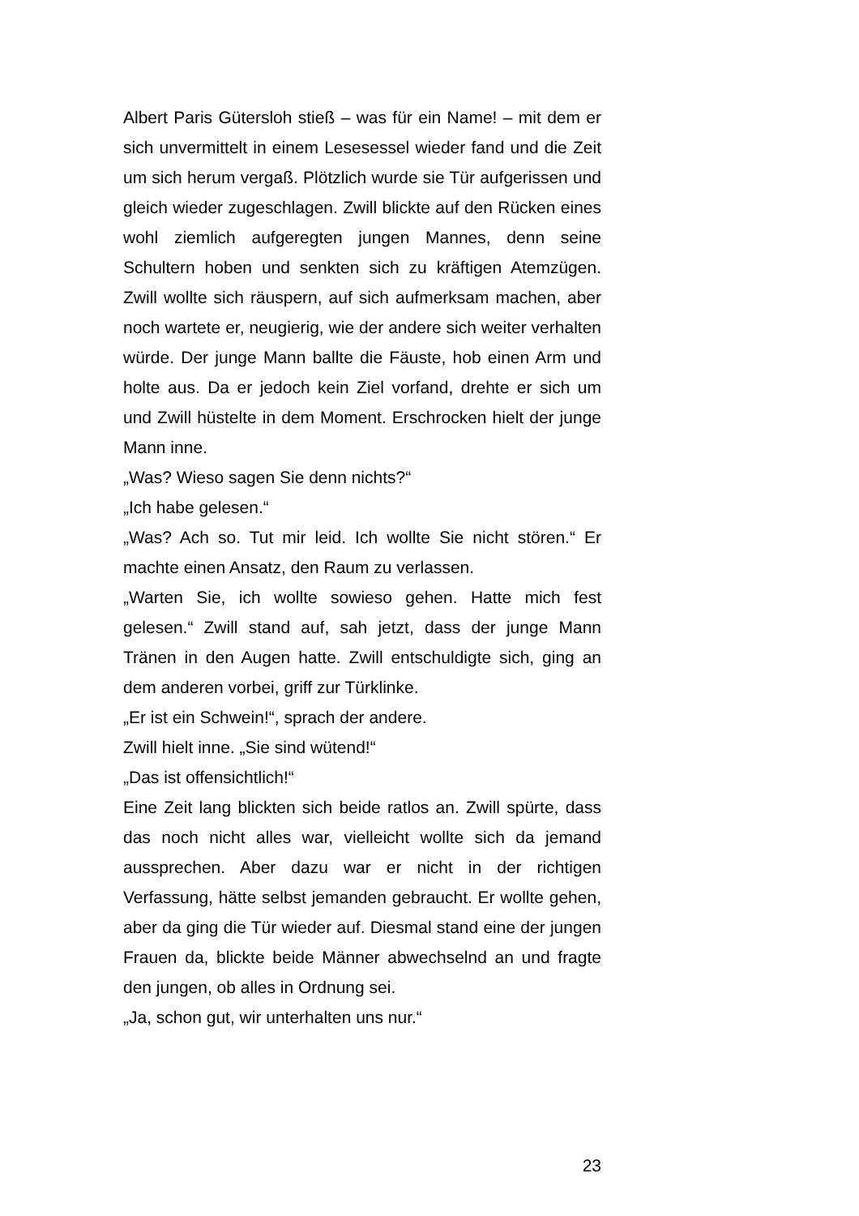Albert Paris Gütersloh stieß – was für ein Name! – mit dem er sich unvermittelt in einem Lesesessel wieder fand und die Zeit um sich herum vergaß. Plötzlich wurde sie Tür aufgerissen und gleich wieder zugeschlagen. Zwill blickte auf den Rücken eines wohl ziemlich aufgeregten jungen Mannes, denn seine Schultern hoben und senkten sich zu kräftigen Atemzügen. Zwill wollte sich räuspern, auf sich aufmerksam machen, aber noch wartete er, neugierig, wie der andere sich weiter verhalten würde. Der junge Mann ballte die Fäuste, hob einen Arm und holte aus. Da er jedoch kein Ziel vorfand, drehte er sich um und Zwill hüstelte in dem Moment. Erschrocken hielt der junge Mann inne.
„Was? Wieso sagen Sie denn nichts?“
„Ich habe gelesen.“
„Was? Ach so. Tut mir leid. Ich wollte Sie nicht stören.“ Er machte einen Ansatz, den Raum zu verlassen.
„Warten Sie, ich wollte sowieso gehen. Hatte mich fest gelesen.“ Zwill stand auf, sah jetzt, dass der junge Mann Tränen in den Augen hatte. Zwill entschuldigte sich, ging an dem anderen vorbei, griff zur Türklinke.
„Er ist ein Schwein!“, sprach der andere.
Zwill hielt inne. „Sie sind wütend!“
„Das ist offensichtlich!“
Eine Zeit lang blickten sich beide ratlos an. Zwill spürte, dass das noch nicht alles war, vielleicht wollte sich da jemand aussprechen. Aber dazu war er nicht in der richtigen Verfassung, hätte selbst jemanden gebraucht. Er wollte gehen, aber da ging die Tür wieder auf. Diesmal stand eine der jungen Frauen da, blickte beide Männer abwechselnd an und fragte den jungen, ob alles in Ordnung sei.
„Ja, schon gut, wir unterhalten uns nur.“
23